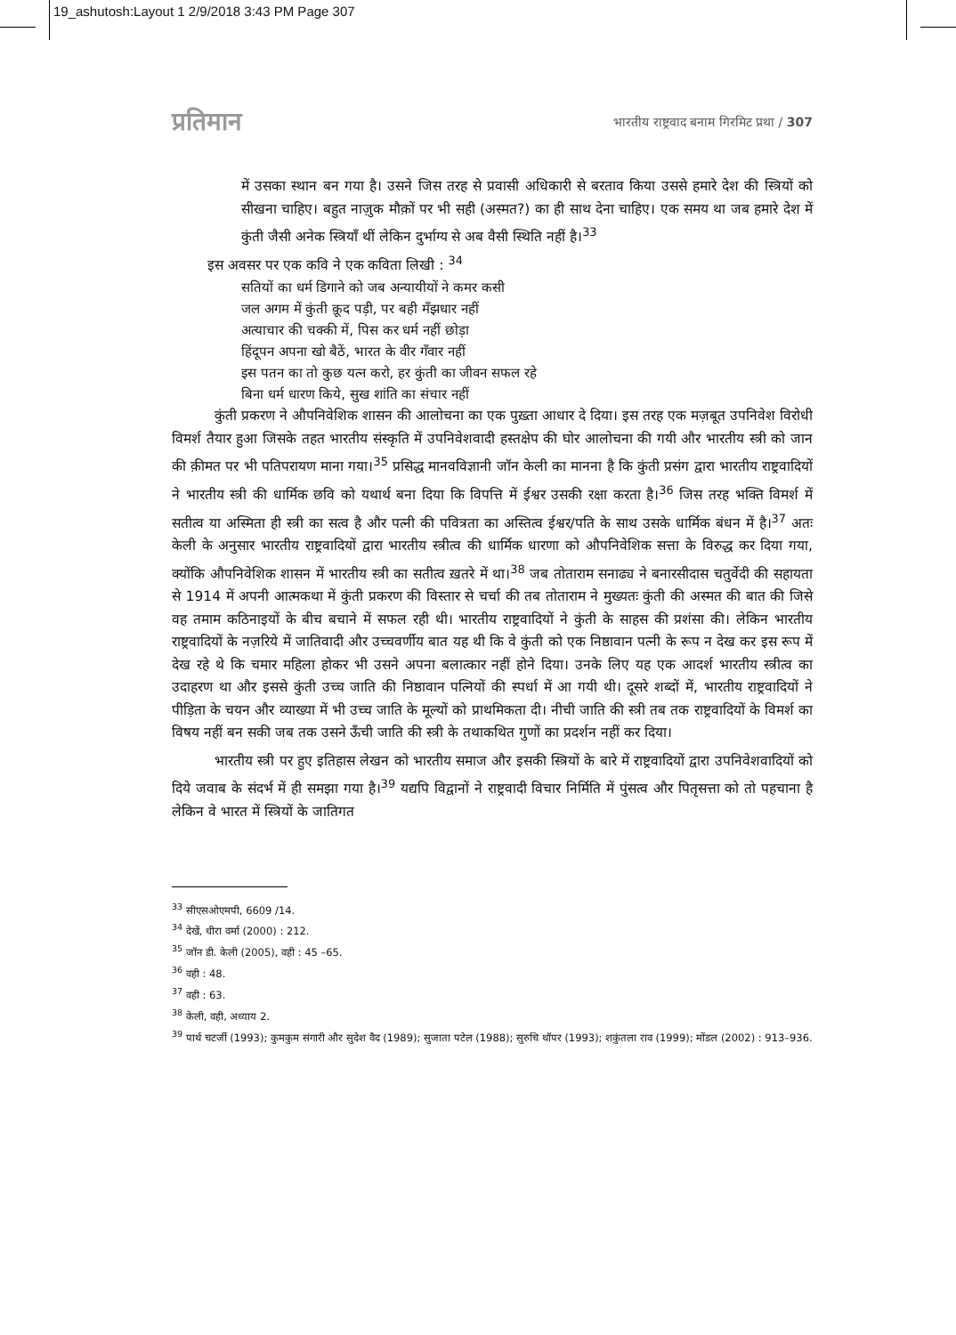19_ashutosh:Layout 1 2/9/2018 3:43 PM Page 307
प्रतिमान भारतीय राष्ट्रवाद बनाम गिरमिट प्रथा / 307
में उसका स्थान बन गया है। उसने जिस तरह से प्रवासी अधिकारी से बरताव किया उससे हमारे देश की स्त्रियों को सीखना चाहिए। बहुत नाज़ुक मौक़ों पर भी सही (अस्मत?) का ही साथ देना चाहिए। एक समय था जब हमारे देश में कुंती जैसी अनेक स्त्रियाँ थीं लेकिन दुर्भाग्य से अब वैसी स्थिति नहीं है।<sup>33</sup>
इस अवसर पर एक कवि ने एक कविता लिखी : <sup>34</sup>
सतियों का धर्म डिगाने को जब अन्यायीयों ने कमर कसी
जल अगम में कुंती क़ूद पड़ी, पर बही मँझधार नहीं
अत्याचार की चक्की में, पिस कर धर्म नहीं छोड़ा
हिंदूपन अपना खो बैठें, भारत के वीर गँवार नहीं
इस पतन का तो कुछ यत्न करो, हर कुंती का जीवन सफल रहे
बिना धर्म धारण किये, सुख शांति का संचार नहीं
कुंती प्रकरण ने औपनिवेशिक शासन की आलोचना का एक पुख़्ता आधार दे दिया। इस तरह एक मज़बूत उपनिवेश विरोधी विमर्श तैयार हुआ जिसके तहत भारतीय संस्कृति में उपनिवेशवादी हस्तक्षेप की घोर आलोचना की गयी और भारतीय स्त्री को जान की क़ीमत पर भी पतिपरायण माना गया।<sup>35</sup> प्रसिद्ध मानवविज्ञानी जॉन केली का मानना है कि कुंती प्रसंग द्वारा भारतीय राष्ट्रवादियों ने भारतीय स्त्री की धार्मिक छवि को यथार्थ बना दिया कि विपत्ति में ईश्वर उसकी रक्षा करता है।<sup>36</sup> जिस तरह भक्ति विमर्श में सतीत्व या अस्मिता ही स्त्री का सत्व है और पत्नी की पवित्रता का अस्तित्व ईश्वर/पति के साथ उसके धार्मिक बंधन में है।<sup>37</sup> अतः केली के अनुसार भारतीय राष्ट्रवादियों द्वारा भारतीय स्त्रीत्व की धार्मिक धारणा को औपनिवेशिक सत्ता के विरुद्ध कर दिया गया, क्योंकि औपनिवेशिक शासन में भारतीय स्त्री का सतीत्व ख़तरे में था।<sup>38</sup> जब तोताराम सनाढ्य ने बनारसीदास चतुर्वेदी की सहायता से 1914 में अपनी आत्मकथा में कुंती प्रकरण की विस्तार से चर्चा की तब तोताराम ने मुख्यतः कुंती की अस्मत की बात की जिसे वह तमाम कठिनाइयों के बीच बचाने में सफल रही थी। भारतीय राष्ट्रवादियों ने कुंती के साहस की प्रशंसा की। लेकिन भारतीय राष्ट्रवादियों के नज़रिये में जातिवादी और उच्चवर्णीय बात यह थी कि वे कुंती को एक निष्ठावान पत्नी के रूप न देख कर इस रूप में देख रहे थे कि चमार महिला होकर भी उसने अपना बलात्कार नहीं होने दिया। उनके लिए यह एक आदर्श भारतीय स्त्रीत्व का उदाहरण था और इससे कुंती उच्च जाति की निष्ठावान पत्नियों की स्पर्धा में आ गयी थी। दूसरे शब्दों में, भारतीय राष्ट्रवादियों ने पीड़िता के चयन और व्याख्या में भी उच्च जाति के मूल्यों को प्राथमिकता दी। नीची जाति की स्त्री तब तक राष्ट्रवादियों के विमर्श का विषय नहीं बन सकी जब तक उसने ऊँची जाति की स्त्री के तथाकथित गुणों का प्रदर्शन नहीं कर दिया।
भारतीय स्त्री पर हुए इतिहास लेखन को भारतीय समाज और इसकी स्त्रियों के बारे में राष्ट्रवादियों द्वारा उपनिवेशवादियों को दिये जवाब के संदर्भ में ही समझा गया है।<sup>39</sup> यद्यपि विद्वानों ने राष्ट्रवादी विचार निर्मिति में पुंसत्व और पितृसत्ता को तो पहचाना है लेकिन वे भारत में स्त्रियों के जातिगत
<sup>33</sup> सीएसओएमपी, 6609 /14.
<sup>34</sup> देखें, धीरा वर्मा (2000) : 212.
<sup>35</sup> जॉन डी. केली (2005), वही : 45 –65.
<sup>36</sup> वही : 48.
<sup>37</sup> वही : 63.
<sup>38</sup> केली, वही, अध्याय 2.
<sup>39</sup> पार्थ चटर्जी (1993); कुमकुम संगारी और सुदेश वैद (1989); सुजाता पटेल (1988); सुरुचि थॉपर (1993); शकुंतला राव (1999); मोंडल (2002) : 913–936.